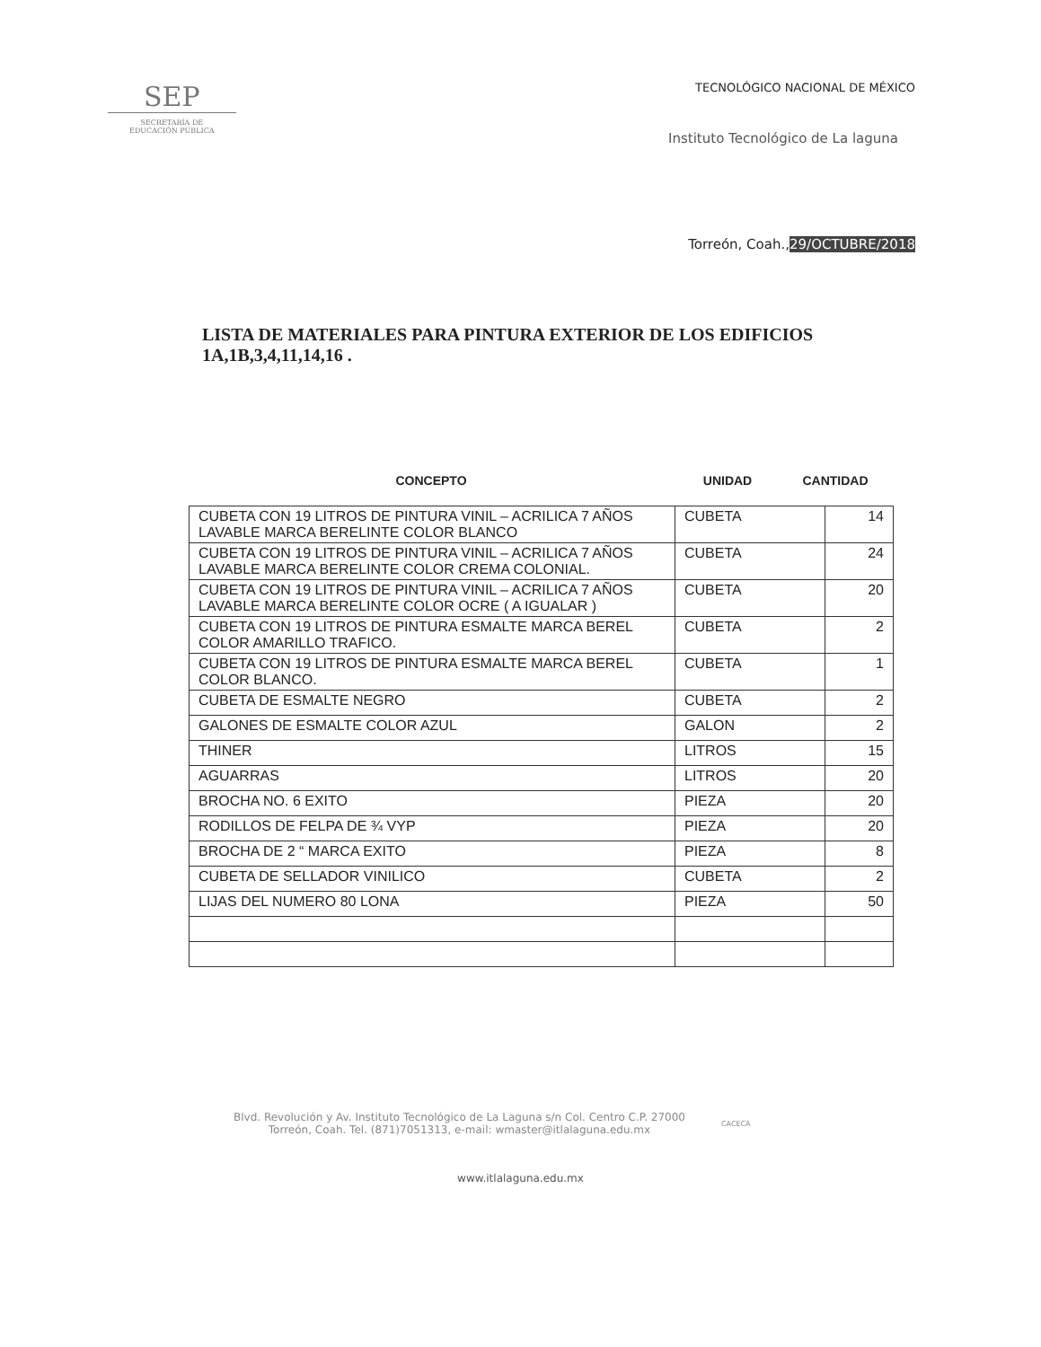SEP
SECRETARÍA DE
EDUCACIÓN PÚBLICA
TECNOLÓGICO NACIONAL DE MÉXICO
Instituto Tecnológico de La laguna
Torreón, Coah.,29/OCTUBRE/2018
LISTA DE MATERIALES PARA PINTURA EXTERIOR DE LOS EDIFICIOS 1A,1B,3,4,11,14,16 .
CONCEPTO UNIDAD CANTIDAD
| CUBETA CON 19 LITROS DE PINTURA VINIL – ACRILICA 7 AÑOS LAVABLE MARCA BERELINTE COLOR BLANCO | CUBETA | 14 |
| CUBETA CON 19 LITROS DE PINTURA VINIL – ACRILICA 7 AÑOS LAVABLE MARCA BERELINTE COLOR CREMA COLONIAL. | CUBETA | 24 |
| CUBETA CON 19 LITROS DE PINTURA VINIL – ACRILICA 7 AÑOS LAVABLE MARCA BERELINTE COLOR OCRE ( A IGUALAR ) | CUBETA | 20 |
| CUBETA CON 19 LITROS DE PINTURA ESMALTE MARCA BEREL COLOR AMARILLO TRAFICO. | CUBETA | 2 |
| CUBETA CON 19 LITROS DE PINTURA ESMALTE MARCA BEREL COLOR BLANCO. | CUBETA | 1 |
| CUBETA DE ESMALTE NEGRO | CUBETA | 2 |
| GALONES DE ESMALTE COLOR AZUL | GALON | 2 |
| THINER | LITROS | 15 |
| AGUARRAS | LITROS | 20 |
| BROCHA NO. 6 EXITO | PIEZA | 20 |
| RODILLOS DE FELPA DE ¾ VYP | PIEZA | 20 |
| BROCHA DE 2 “ MARCA EXITO | PIEZA | 8 |
| CUBETA DE SELLADOR VINILICO | CUBETA | 2 |
| LIJAS DEL NUMERO 80 LONA | PIEZA | 50 |
Blvd. Revolución y Av. Instituto Tecnológico de La Laguna s/n Col. Centro C.P. 27000
Torreón, Coah. Tel. (871)7051313, e-mail: wmaster@itlalaguna.edu.mx
CACECA
www.itlalaguna.edu.mx